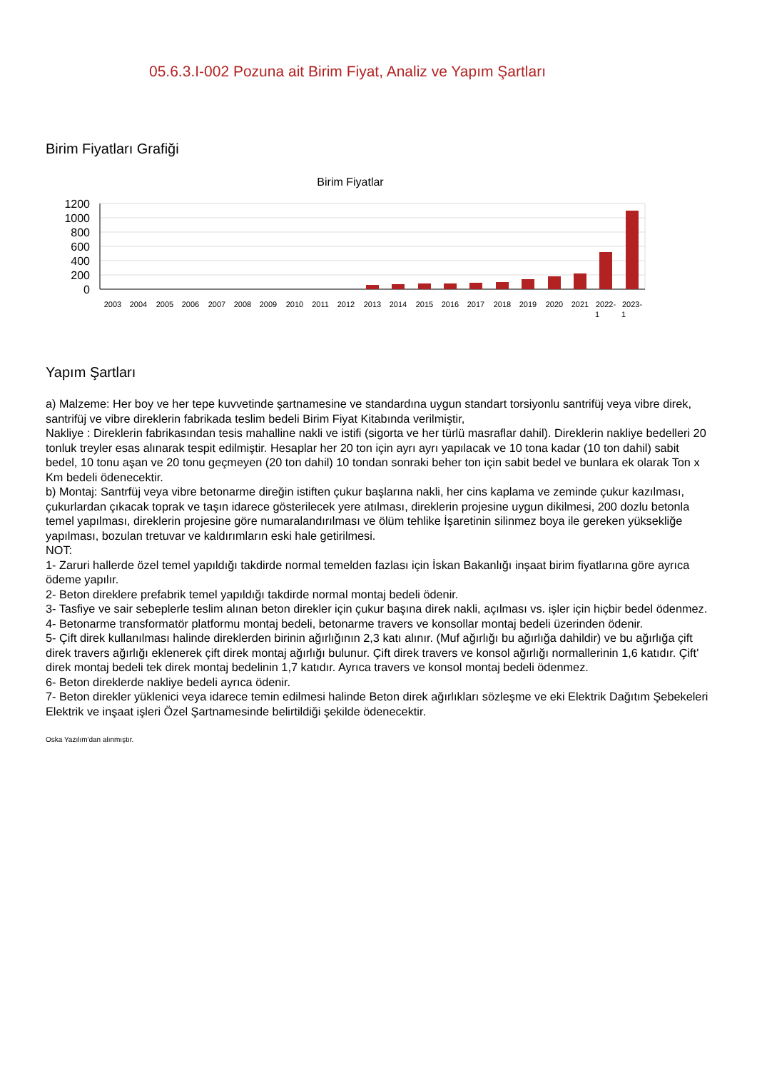05.6.3.I-002 Pozuna ait Birim Fiyat, Analiz ve Yapım Şartları
Birim Fiyatları Grafiği
Birim Fiyatlar
1200
1000
800
600
400
200
0
2003
2004
2005
2006
2007
2008
2009
2010
2011
2012
2013
2014
2015
2016
2017
2018
2019
2020
2021
2022-
2023-
1
1
Yapım Şartları
a) Malzeme: Her boy ve her tepe kuvvetinde şartnamesine ve standardına uygun standart torsiyonlu santrifüj veya vibre direk, santrifüj ve vibre direklerin fabrikada teslim bedeli Birim Fiyat Kitabında verilmiştir,
Nakliye : Direklerin fabrikasından tesis mahalline nakli ve istifi (sigorta ve her türlü masraflar dahil). Direklerin nakliye bedelleri 20 tonluk treyler esas alınarak tespit edilmiştir. Hesaplar her 20 ton için ayrı ayrı yapılacak ve 10 tona kadar (10 ton dahil) sabit bedel, 10 tonu aşan ve 20 tonu geçmeyen (20 ton dahil) 10 tondan sonraki beher ton için sabit bedel ve bunlara ek olarak Ton x Km bedeli ödenecektir.
b) Montaj: Santrfüj veya vibre betonarme direğin istiften çukur başlarına nakli, her cins kaplama ve zeminde çukur kazılması, çukurlardan çıkacak toprak ve taşın idarece gösterilecek yere atılması, direklerin projesine uygun dikilmesi, 200 dozlu betonla temel yapılması, direklerin projesine göre numaralandırılması ve ölüm tehlike İşaretinin silinmez boya ile gereken yüksekliğe yapılması, bozulan tretuvar ve kaldırımların eski hale getirilmesi.
NOT:
1- Zaruri hallerde özel temel yapıldığı takdirde normal temelden fazlası için İskan Bakanlığı inşaat birim fiyatlarına göre ayrıca ödeme yapılır.
2- Beton direklere prefabrik temel yapıldığı takdirde normal montaj bedeli ödenir.
3- Tasfiye ve sair sebeplerle teslim alınan beton direkler için çukur başına direk nakli, açılması vs. işler için hiçbir bedel ödenmez.
4- Betonarme transformatör platformu montaj bedeli, betonarme travers ve konsollar montaj bedeli üzerinden ödenir.
5- Çift direk kullanılması halinde direklerden birinin ağırlığının 2,3 katı alınır. (Muf ağırlığı bu ağırlığa dahildir) ve bu ağırlığa çift direk travers ağırlığı eklenerek çift direk montaj ağırlığı bulunur. Çift direk travers ve konsol ağırlığı normallerinin 1,6 katıdır. Çift' direk montaj bedeli tek direk montaj bedelinin 1,7 katıdır. Ayrıca travers ve konsol montaj bedeli ödenmez.
6- Beton direklerde nakliye bedeli ayrıca ödenir.
7- Beton direkler yüklenici veya idarece temin edilmesi halinde Beton direk ağırlıkları sözleşme ve eki Elektrik Dağıtım Şebekeleri Elektrik ve inşaat işleri Özel Şartnamesinde belirtildiği şekilde ödenecektir.
Oska Yazılım'dan alınmıştır.